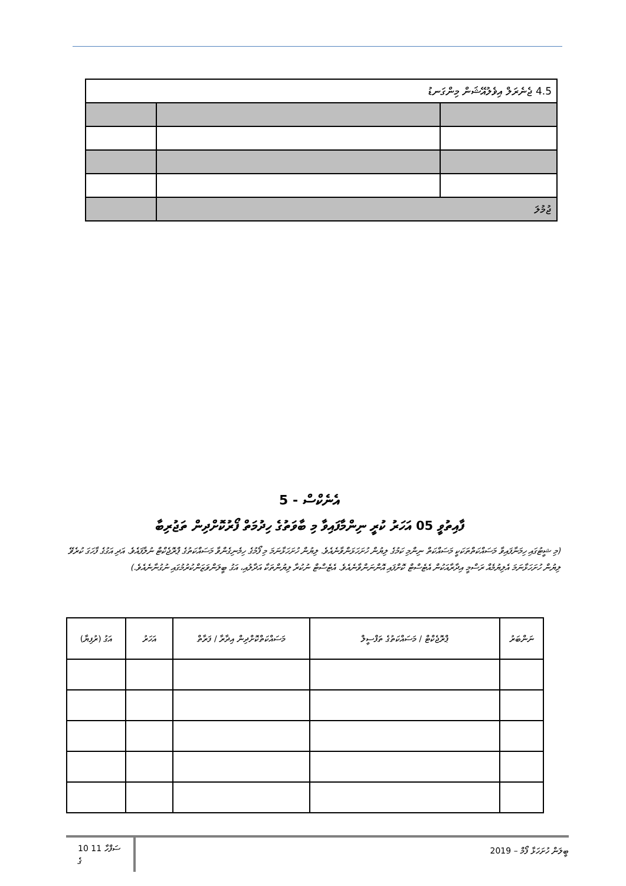| 4.5 ޖެނެރަލް އިވެލުއޭޝަން މިންގަނޑު | | |
| ޖުމުލަ | | |
އެނެކްސް - 5
ފާއިތުވީ 05 އަހަރު ކުރީ ނިންމާފައިވާ މި ބާވަތުގެ ހިދުމަތް ފޯރުކޮށްދިން ތަޖުރިބާ
(މި ޝީޓުގައި ހިމަނާފައިވާ މަސައްކަތްތަކަކީ މަސައްކަތް ނިންމި ކަމުގެ ލިޔުން ހުށަހަޅަންވާނެއެވެ. ލިޔުން ހުށަހަޅާނަމަ މި ފޯމުގެ ހިމެނިގެންވާ މަސައްކަތުގެ ޕްރޮޖެކްޓް ނުލާފައެވެ. އަދި އަގުގެ ފާހަގަ ކުރެވޭ ލިޔުން ހުށަހަޅާނަމަ އެލިޔުމެއް ރަސްމީ އިދާރާއަކުން އެޓެސްޓް ކޮށްފައި އޮންނަންވާނެއެވެ. އެޓެސްޓް ނުކުރާ ލިޔުންތަކާ އަދާލުއި، އަގު ބީލަންވަޒަންކުރުމުގައި ނުގުނާނެއެވެ.)
| ނަންބަރު | ޕްރޮޖެކްޓް / މަސައްކަތުގެ ތަފްސީލް | މަސައްކަތްކޮށްދިން އިދާރާ / ފަރާތް | އަހަރު | އަގު (ރުފިޔާ) |
| --- | --- | --- | --- | --- |
10 11 ސަފްހާ
ގެ
ބީލަން ހުށަހަޅާ ފޯމް – 2019